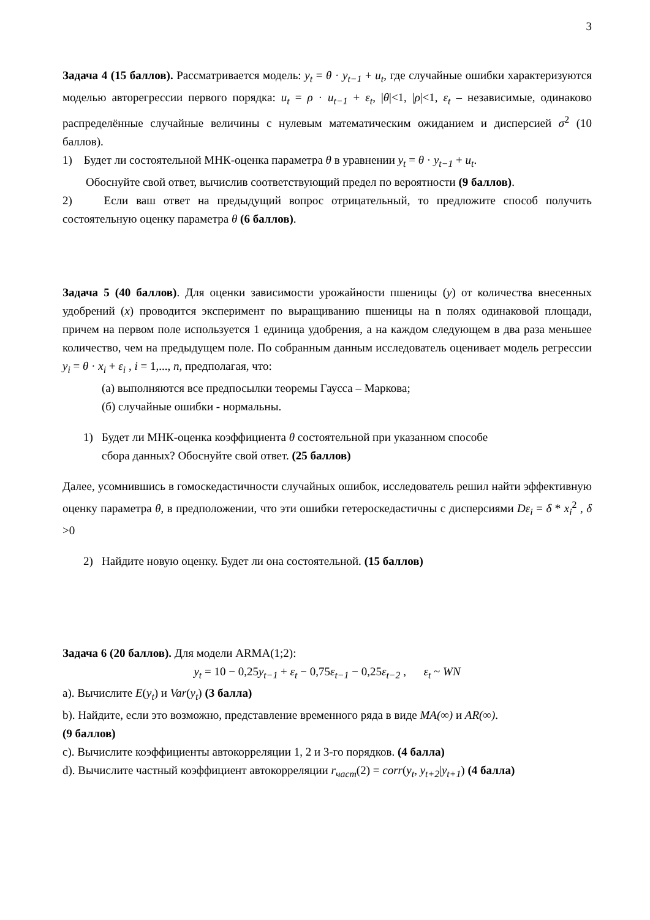3
Задача 4 (15 баллов). Рассматривается модель: y<sub>t</sub> = θ · y<sub>t−1</sub> + u<sub>t</sub>, где случайные ошибки характеризуются моделью авторегрессии первого порядка: u<sub>t</sub> = ρ · u<sub>t−1</sub> + ε<sub>t</sub>, |θ|<1, |ρ|<1, ε<sub>t</sub> – независимые, одинаково распределённые случайные величины с нулевым математическим ожиданием и дисперсией σ<sup>2</sup> (10 баллов).
1) Будет ли состоятельной МНК-оценка параметра θ в уравнении y<sub>t</sub> = θ · y<sub>t−1</sub> + u<sub>t</sub>.
Обоснуйте свой ответ, вычислив соответствующий предел по вероятности (9 баллов).
2) Если ваш ответ на предыдущий вопрос отрицательный, то предложите способ получить состоятельную оценку параметра θ (6 баллов).
Задача 5 (40 баллов). Для оценки зависимости урожайности пшеницы (y) от количества внесенных удобрений (x) проводится эксперимент по выращиванию пшеницы на n полях одинаковой площади, причем на первом поле используется 1 единица удобрения, а на каждом следующем в два раза меньшее количество, чем на предыдущем поле. По собранным данным исследователь оценивает модель регрессии y<sub>i</sub> = θ · x<sub>i</sub> + ε<sub>i</sub> , i = 1,..., n, предполагая, что:
(а) выполняются все предпосылки теоремы Гаусса – Маркова;
(б) случайные ошибки - нормальны.
1) Будет ли МНК-оценка коэффициента θ состоятельной при указанном способе
сбора данных? Обоснуйте свой ответ. (25 баллов)
Далее, усомнившись в гомоскедастичности случайных ошибок, исследователь решил найти эффективную оценку параметра θ, в предположении, что эти ошибки гетероскедастичны с дисперсиями Dε<sub>i</sub> = δ * x<sub>i</sub><sup>2</sup> , δ >0
2) Найдите новую оценку. Будет ли она состоятельной. (15 баллов)
Задача 6 (20 баллов). Для модели ARMA(1;2):
y<sub>t</sub> = 10 − 0,25y<sub>t−1</sub> + ε<sub>t</sub> − 0,75ε<sub>t−1</sub> − 0,25ε<sub>t−2</sub> , ε<sub>t</sub> ~ WN
a). Вычислите E(y<sub>t</sub>) и Var(y<sub>t</sub>) (3 балла)
b). Найдите, если это возможно, представление временного ряда в виде MA(∞) и AR(∞).
(9 баллов)
c). Вычислите коэффициенты автокорреляции 1, 2 и 3-го порядков. (4 балла)
d). Вычислите частный коэффициент автокорреляции r<sub>част</sub>(2) = corr(y<sub>t</sub>, y<sub>t+2</sub>|y<sub>t+1</sub>) (4 балла)